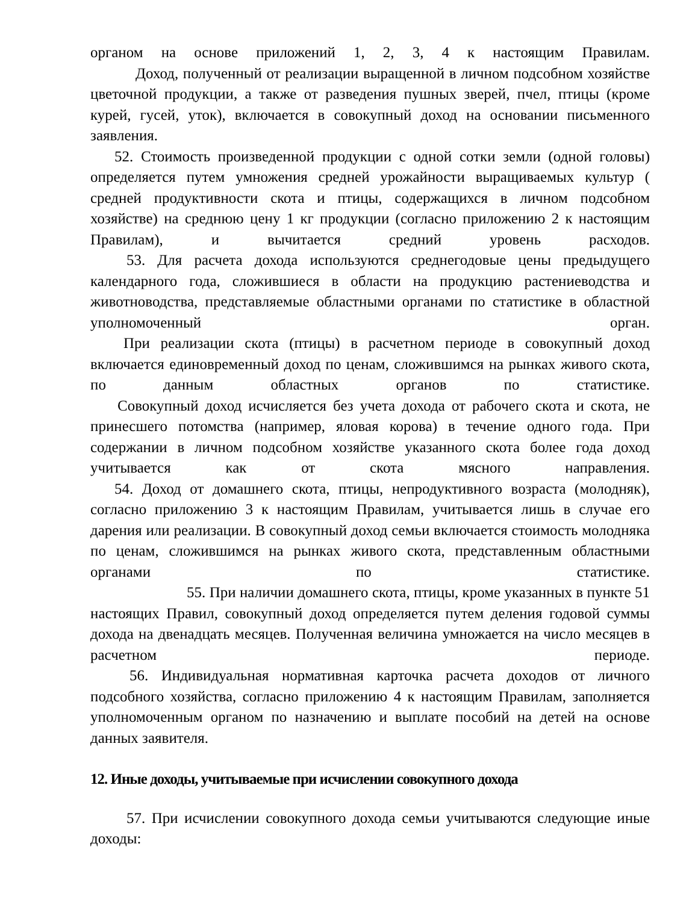органом на основе приложений 1, 2, 3, 4 к настоящим Правилам.
Доход, полученный от реализации выращенной в личном подсобном хозяйстве цветочной продукции, а также от разведения пушных зверей, пчел, птицы (кроме курей, гусей, уток), включается в совокупный доход на основании письменного заявления.
52. Стоимость произведенной продукции с одной сотки земли (одной головы) определяется путем умножения средней урожайности выращиваемых культур ( средней продуктивности скота и птицы, содержащихся в личном подсобном хозяйстве) на среднюю цену 1 кг продукции (согласно приложению 2 к настоящим Правилам), и вычитается средний уровень расходов.
53. Для расчета дохода используются среднегодовые цены предыдущего календарного года, сложившиеся в области на продукцию растениеводства и животноводства, представляемые областными органами по статистике в областной уполномоченный орган.
При реализации скота (птицы) в расчетном периоде в совокупный доход включается единовременный доход по ценам, сложившимся на рынках живого скота, по данным областных органов по статистике.
Совокупный доход исчисляется без учета дохода от рабочего скота и скота, не принесшего потомства (например, яловая корова) в течение одного года. При содержании в личном подсобном хозяйстве указанного скота более года доход учитывается как от скота мясного направления.
54. Доход от домашнего скота, птицы, непродуктивного возраста (молодняк), согласно приложению 3 к настоящим Правилам, учитывается лишь в случае его дарения или реализации. В совокупный доход семьи включается стоимость молодняка по ценам, сложившимся на рынках живого скота, представленным областными органами по статистике.
55. При наличии домашнего скота, птицы, кроме указанных в пункте 51 настоящих Правил, совокупный доход определяется путем деления годовой суммы дохода на двенадцать месяцев. Полученная величина умножается на число месяцев в расчетном периоде.
56. Индивидуальная нормативная карточка расчета доходов от личного подсобного хозяйства, согласно приложению 4 к настоящим Правилам, заполняется уполномоченным органом по назначению и выплате пособий на детей на основе данных заявителя.
12. Иные доходы, учитываемые при исчислении совокупного дохода
57. При исчислении совокупного дохода семьи учитываются следующие иные доходы: